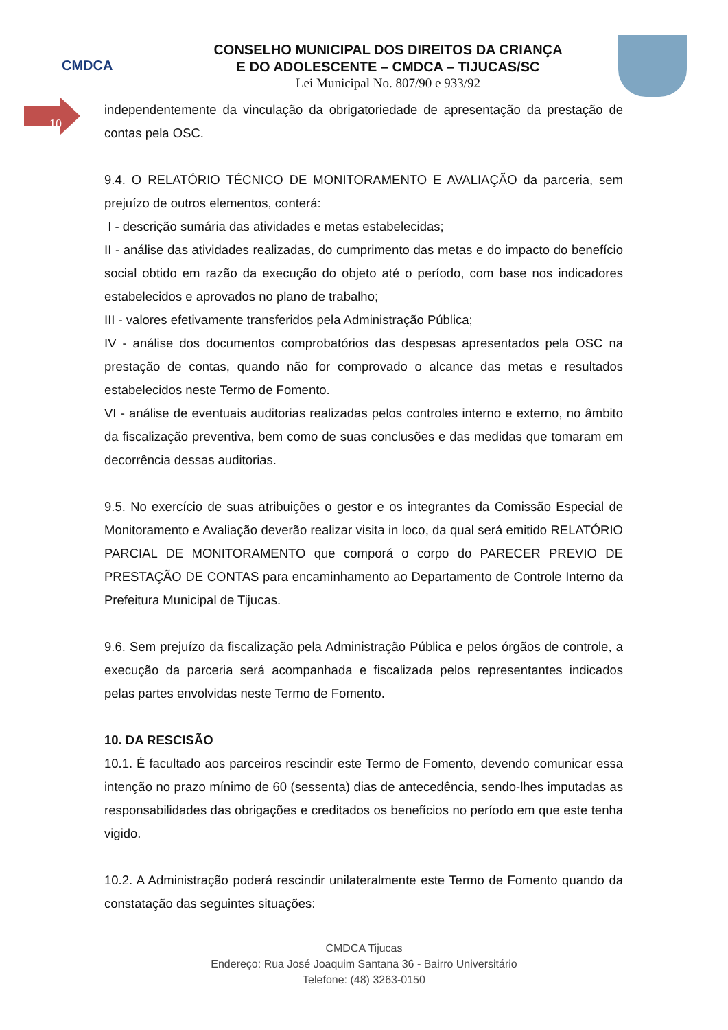CMDCA
CONSELHO MUNICIPAL DOS DIREITOS DA CRIANÇA
E DO ADOLESCENTE – CMDCA – TIJUCAS/SC
Lei Municipal No. 807/90 e 933/92
10
independentemente da vinculação da obrigatoriedade de apresentação da prestação de contas pela OSC.
9.4. O RELATÓRIO TÉCNICO DE MONITORAMENTO E AVALIAÇÃO da parceria, sem prejuízo de outros elementos, conterá:
I - descrição sumária das atividades e metas estabelecidas;
II - análise das atividades realizadas, do cumprimento das metas e do impacto do benefício social obtido em razão da execução do objeto até o período, com base nos indicadores estabelecidos e aprovados no plano de trabalho;
III - valores efetivamente transferidos pela Administração Pública;
IV - análise dos documentos comprobatórios das despesas apresentados pela OSC na prestação de contas, quando não for comprovado o alcance das metas e resultados estabelecidos neste Termo de Fomento.
VI - análise de eventuais auditorias realizadas pelos controles interno e externo, no âmbito da fiscalização preventiva, bem como de suas conclusões e das medidas que tomaram em decorrência dessas auditorias.
9.5. No exercício de suas atribuições o gestor e os integrantes da Comissão Especial de Monitoramento e Avaliação deverão realizar visita in loco, da qual será emitido RELATÓRIO PARCIAL DE MONITORAMENTO que comporá o corpo do PARECER PREVIO DE PRESTAÇÃO DE CONTAS para encaminhamento ao Departamento de Controle Interno da Prefeitura Municipal de Tijucas.
9.6. Sem prejuízo da fiscalização pela Administração Pública e pelos órgãos de controle, a execução da parceria será acompanhada e fiscalizada pelos representantes indicados pelas partes envolvidas neste Termo de Fomento.
10. DA RESCISÃO
10.1. É facultado aos parceiros rescindir este Termo de Fomento, devendo comunicar essa intenção no prazo mínimo de 60 (sessenta) dias de antecedência, sendo-lhes imputadas as responsabilidades das obrigações e creditados os benefícios no período em que este tenha vigido.
10.2. A Administração poderá rescindir unilateralmente este Termo de Fomento quando da constatação das seguintes situações:
CMDCA Tijucas
Endereço: Rua José Joaquim Santana 36 - Bairro Universitário
Telefone: (48) 3263-0150